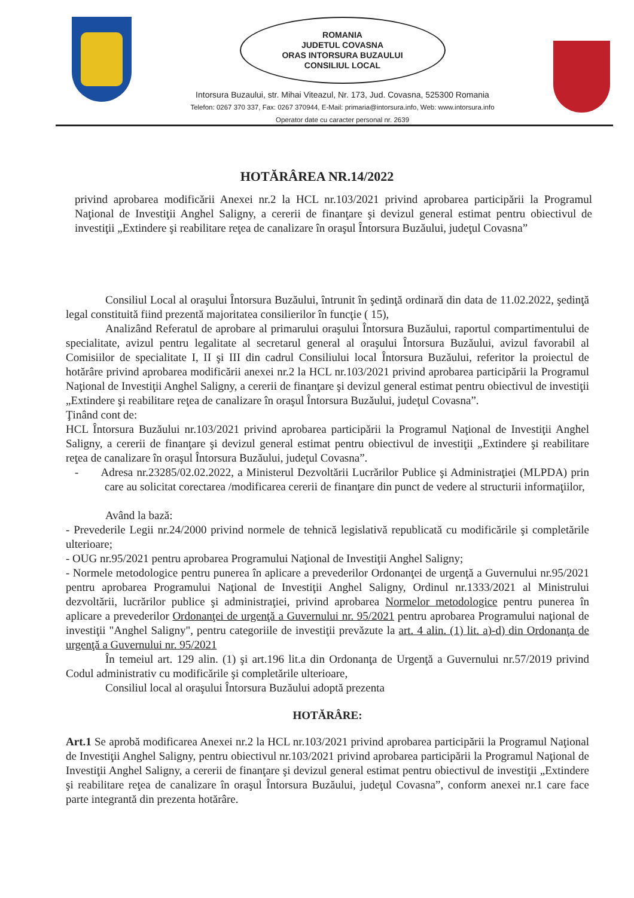ROMANIA
JUDETUL COVASNA
ORAS INTORSURA BUZAULUI
CONSILIUL LOCAL
Intorsura Buzaului, str. Mihai Viteazul, Nr. 173, Jud. Covasna, 525300 Romania
Telefon: 0267 370 337, Fax: 0267 370944, E-Mail: primaria@intorsura.info, Web: www.intorsura.info
Operator date cu caracter personal nr. 2639
HOTĂRÂREA NR.14/2022
privind aprobarea modificării Anexei nr.2 la HCL nr.103/2021 privind aprobarea participării la Programul Naţional de Investiţii Anghel Saligny, a cererii de finanţare şi devizul general estimat pentru obiectivul de investiţii „Extindere şi reabilitare reţea de canalizare în oraşul Întorsura Buzăului, judeţul Covasna”
Consiliul Local al oraşului Întorsura Buzăului, întrunit în şedinţă ordinară din data de 11.02.2022, şedinţă legal constituită fiind prezentă majoritatea consilierilor în funcţie ( 15),
Analizând Referatul de aprobare al primarului oraşului Întorsura Buzăului, raportul compartimentului de specialitate, avizul pentru legalitate al secretarul general al oraşului Întorsura Buzăului, avizul favorabil al Comisiilor de specialitate I, II şi III din cadrul Consiliului local Întorsura Buzăului, referitor la proiectul de hotărâre privind aprobarea modificării anexei nr.2 la HCL nr.103/2021 privind aprobarea participării la Programul Naţional de Investiţii Anghel Saligny, a cererii de finanţare şi devizul general estimat pentru obiectivul de investiţii „Extindere şi reabilitare reţea de canalizare în oraşul Întorsura Buzăului, judeţul Covasna”.
Ţinând cont de:
HCL Întorsura Buzăului nr.103/2021 privind aprobarea participării la Programul Naţional de Investiţii Anghel Saligny, a cererii de finanţare şi devizul general estimat pentru obiectivul de investiţii „Extindere şi reabilitare reţea de canalizare în oraşul Întorsura Buzăului, judeţul Covasna”.
- Adresa nr.23285/02.02.2022, a Ministerul Dezvoltării Lucrărilor Publice şi Administraţiei (MLPDA) prin care au solicitat corectarea /modificarea cererii de finanţare din punct de vedere al structurii informaţiilor,
Având la bază:
- Prevederile Legii nr.24/2000 privind normele de tehnică legislativă republicată cu modificările şi completările ulterioare;
- OUG nr.95/2021 pentru aprobarea Programului Naţional de Investiţii Anghel Saligny;
- Normele metodologice pentru punerea în aplicare a prevederilor Ordonanţei de urgenţă a Guvernului nr.95/2021 pentru aprobarea Programului Naţional de Investiţii Anghel Saligny, Ordinul nr.1333/2021 al Ministrului dezvoltării, lucrărilor publice şi administraţiei, privind aprobarea Normelor metodologice pentru punerea în aplicare a prevederilor Ordonanţei de urgenţă a Guvernului nr. 95/2021 pentru aprobarea Programului naţional de investiţii "Anghel Saligny", pentru categoriile de investiţii prevăzute la art. 4 alin. (1) lit. a)-d) din Ordonanţa de urgenţă a Guvernului nr. 95/2021
În temeiul art. 129 alin. (1) şi art.196 lit.a din Ordonanţa de Urgenţă a Guvernului nr.57/2019 privind Codul administrativ cu modificările şi completările ulterioare,
Consiliul local al oraşului Întorsura Buzăului adoptă prezenta
HOTĂRÂRE:
Art.1 Se aprobă modificarea Anexei nr.2 la HCL nr.103/2021 privind aprobarea participării la Programul Naţional de Investiţii Anghel Saligny, pentru obiectivul nr.103/2021 privind aprobarea participării la Programul Naţional de Investiţii Anghel Saligny, a cererii de finanţare şi devizul general estimat pentru obiectivul de investiţii „Extindere şi reabilitare reţea de canalizare în oraşul Întorsura Buzăului, judeţul Covasna”, conform anexei nr.1 care face parte integrantă din prezenta hotărâre.